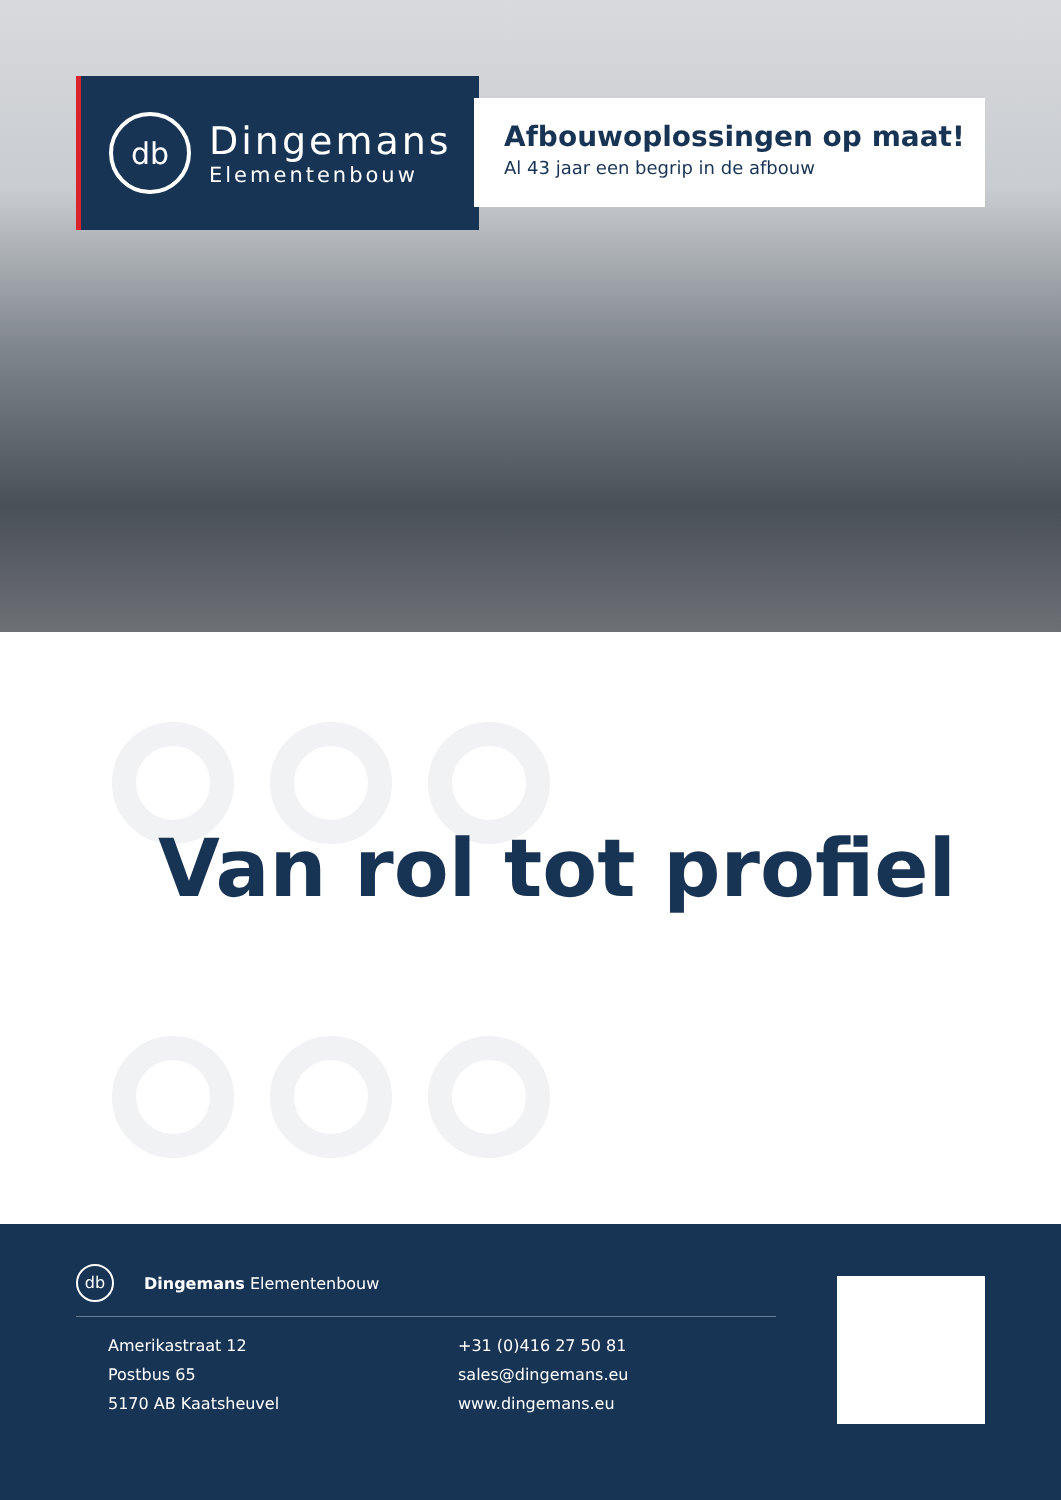db
Dingemans
Elementenbouw
Afbouwoplossingen op maat!
Al 43 jaar een begrip in de afbouw
Van rol tot profiel
db
Dingemans Elementenbouw
Amerikastraat 12
Postbus 65
5170 AB Kaatsheuvel
+31 (0)416 27 50 81
sales@dingemans.eu
www.dingemans.eu